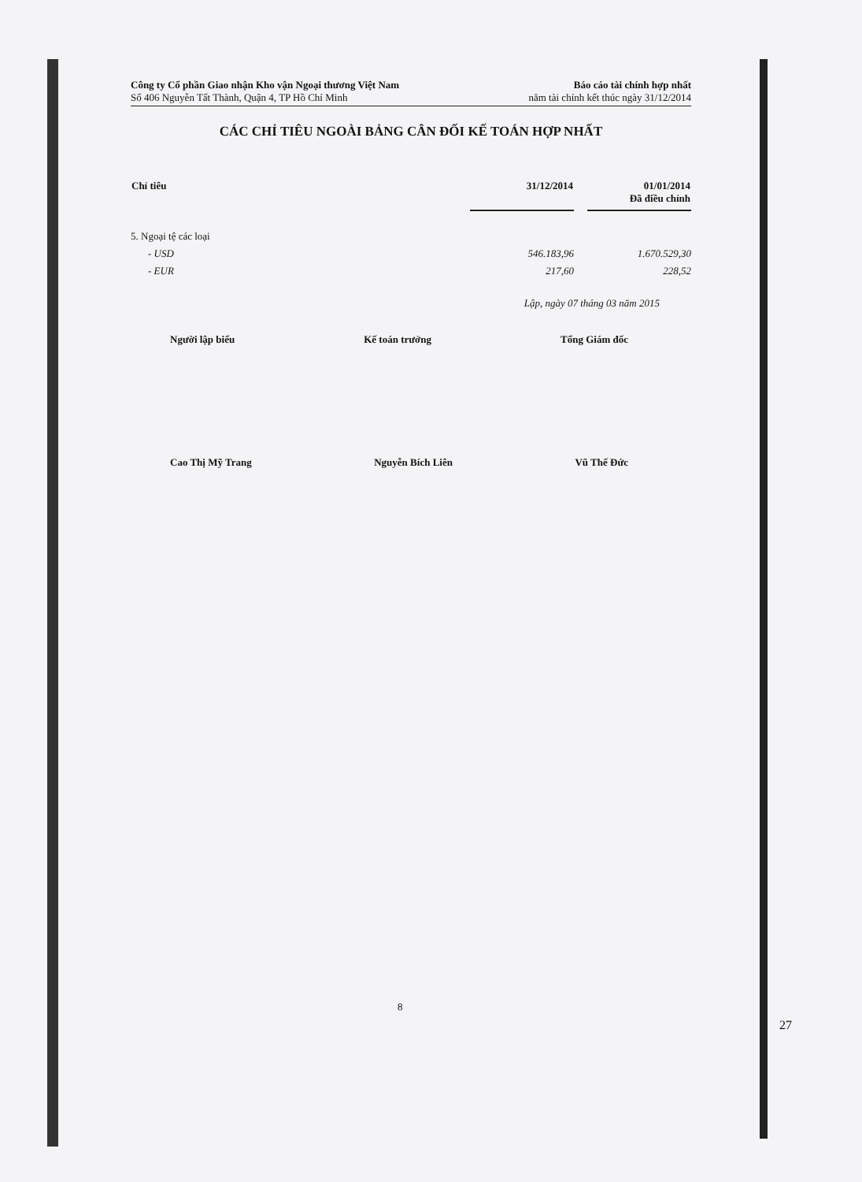Công ty Cổ phần Giao nhận Kho vận Ngoại thương Việt Nam
Số 406 Nguyễn Tất Thành, Quận 4, TP Hồ Chí Minh
Báo cáo tài chính hợp nhất
năm tài chính kết thúc ngày 31/12/2014
CÁC CHỈ TIÊU NGOÀI BẢNG CÂN ĐỐI KẾ TOÁN HỢP NHẤT
| Chỉ tiêu | 31/12/2014 | | 01/01/2014 Đã điều chỉnh |
| --- | --- | --- | --- |
| 5. Ngoại tệ các loại | | | |
| - USD | 546.183,96 | | 1.670.529,30 |
| - EUR | 217,60 | | 228,52 |
Lập, ngày 07 tháng 03 năm 2015
Người lập biểu Kế toán trưởng Tổng Giám đốc
Cao Thị Mỹ Trang Nguyễn Bích Liên Vũ Thế Đức
8
27